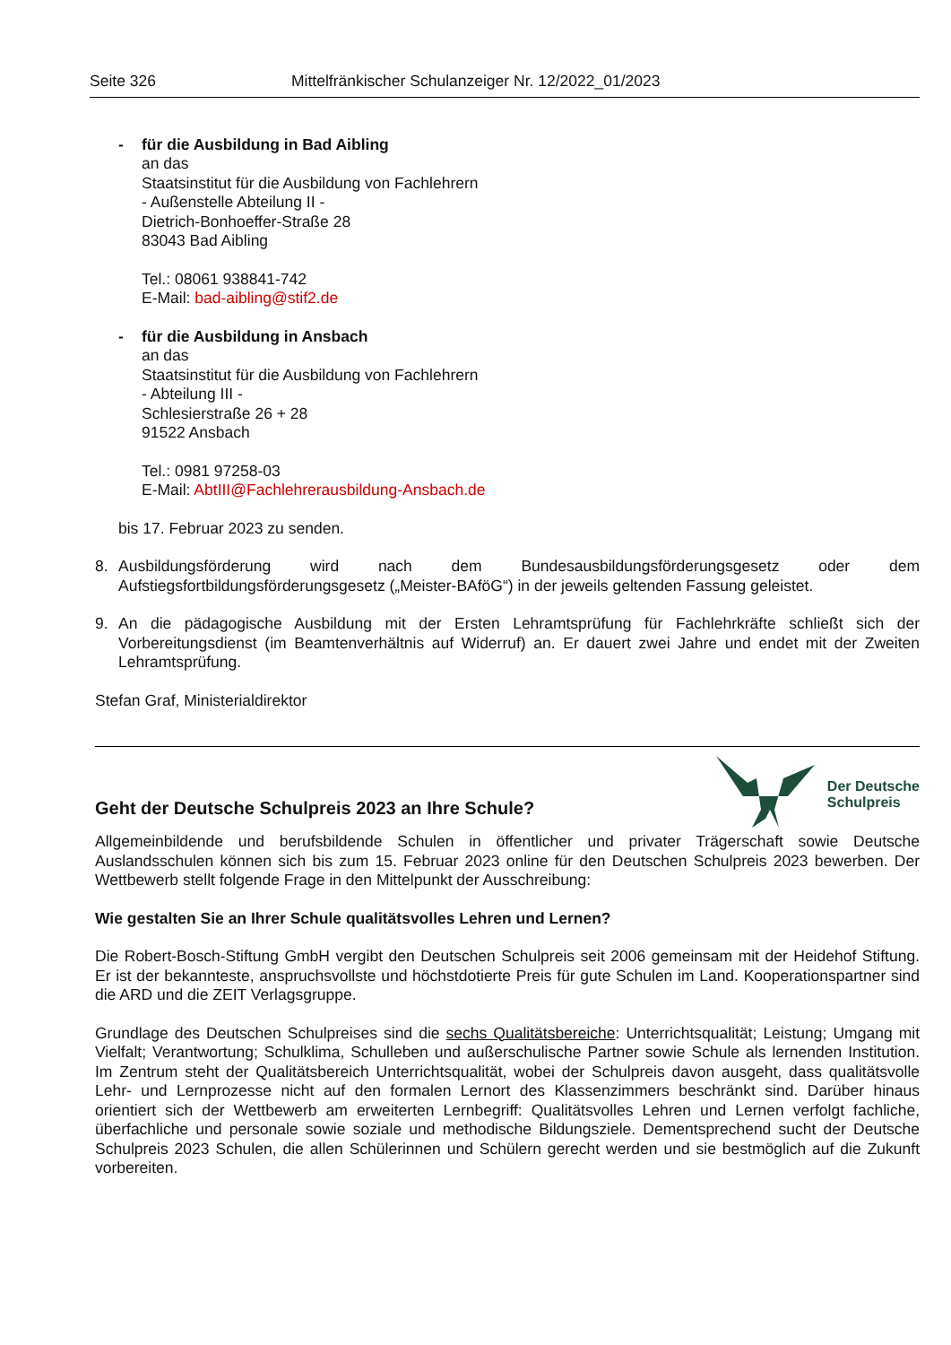Seite 326 Mittelfränkischer Schulanzeiger Nr. 12/2022_01/2023
- für die Ausbildung in Bad Aibling
an das
Staatsinstitut für die Ausbildung von Fachlehrern
- Außenstelle Abteilung II -
Dietrich-Bonhoeffer-Straße 28
83043 Bad Aibling
Tel.: 08061 938841-742
E-Mail: bad-aibling@stif2.de
- für die Ausbildung in Ansbach
an das
Staatsinstitut für die Ausbildung von Fachlehrern
- Abteilung III -
Schlesierstraße 26 + 28
91522 Ansbach
Tel.: 0981 97258-03
E-Mail: AbtIII@Fachlehrerausbildung-Ansbach.de
bis 17. Februar 2023 zu senden.
8. Ausbildungsförderung wird nach dem Bundesausbildungsförderungsgesetz oder dem Aufstiegsfortbildungsförderungsgesetz („Meister-BAföG“) in der jeweils geltenden Fassung geleistet.
9. An die pädagogische Ausbildung mit der Ersten Lehramtsprüfung für Fachlehrkräfte schließt sich der Vorbereitungsdienst (im Beamtenverhältnis auf Widerruf) an. Er dauert zwei Jahre und endet mit der Zweiten Lehramtsprüfung.
Stefan Graf, Ministerialdirektor
Geht der Deutsche Schulpreis 2023 an Ihre Schule?
Der Deutsche
Schulpreis
Allgemeinbildende und berufsbildende Schulen in öffentlicher und privater Trägerschaft sowie Deutsche Auslandsschulen können sich bis zum 15. Februar 2023 online für den Deutschen Schulpreis 2023 bewerben. Der Wettbewerb stellt folgende Frage in den Mittelpunkt der Ausschreibung:
Wie gestalten Sie an Ihrer Schule qualitätsvolles Lehren und Lernen?
Die Robert-Bosch-Stiftung GmbH vergibt den Deutschen Schulpreis seit 2006 gemeinsam mit der Heidehof Stiftung. Er ist der bekannteste, anspruchsvollste und höchstdotierte Preis für gute Schulen im Land. Kooperationspartner sind die ARD und die ZEIT Verlagsgruppe.
Grundlage des Deutschen Schulpreises sind die sechs Qualitätsbereiche: Unterrichtsqualität; Leistung; Umgang mit Vielfalt; Verantwortung; Schulklima, Schulleben und außerschulische Partner sowie Schule als lernenden Institution. Im Zentrum steht der Qualitätsbereich Unterrichtsqualität, wobei der Schulpreis davon ausgeht, dass qualitätsvolle Lehr- und Lernprozesse nicht auf den formalen Lernort des Klassenzimmers beschränkt sind. Darüber hinaus orientiert sich der Wettbewerb am erweiterten Lernbegriff: Qualitätsvolles Lehren und Lernen verfolgt fachliche, überfachliche und personale sowie soziale und methodische Bildungsziele. Dementsprechend sucht der Deutsche Schulpreis 2023 Schulen, die allen Schülerinnen und Schülern gerecht werden und sie bestmöglich auf die Zukunft vorbereiten.